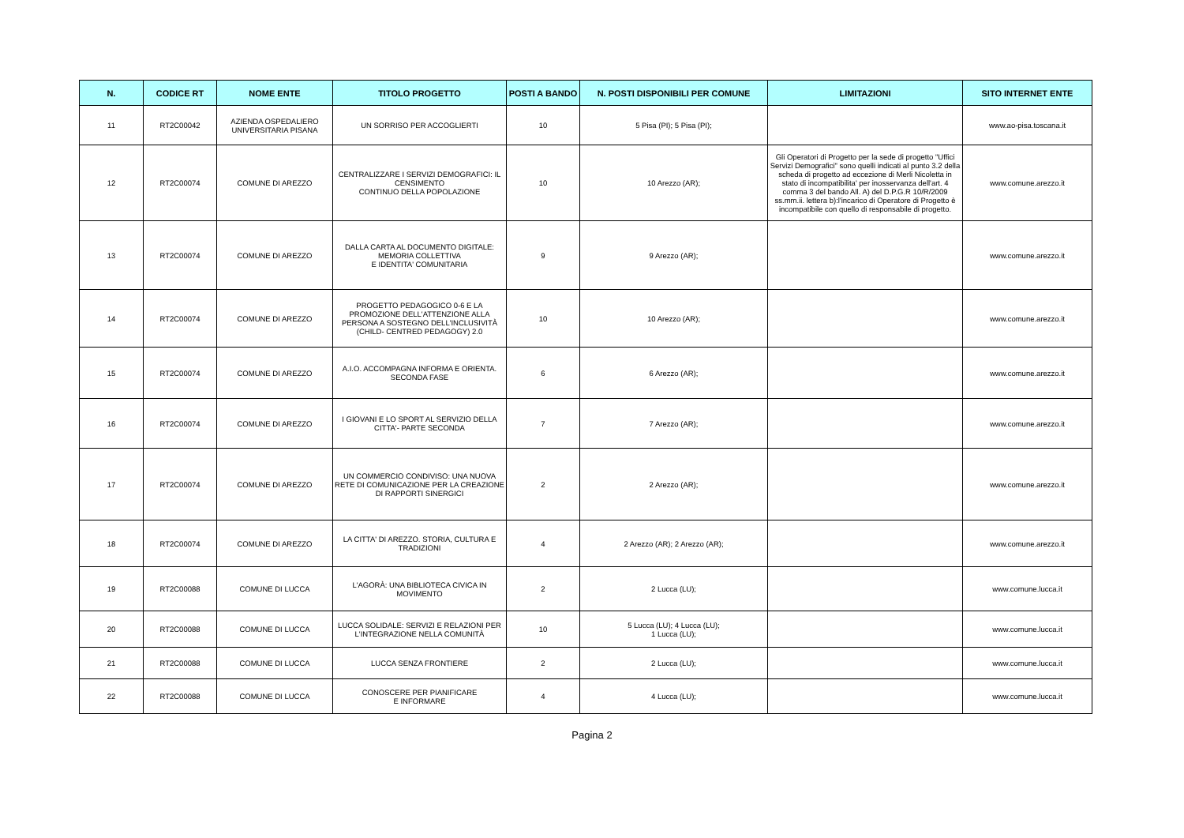| N. | CODICE RT | NOME ENTE | TITOLO PROGETTO | POSTI A BANDO | N. POSTI DISPONIBILI PER COMUNE | LIMITAZIONI | SITO INTERNET ENTE |
| --- | --- | --- | --- | --- | --- | --- | --- |
| 11 | RT2C00042 | AZIENDA OSPEDALIERO UNIVERSITARIA PISANA | UN SORRISO PER ACCOGLIERTI | 10 | 5 Pisa (PI); 5 Pisa (PI); | | www.ao-pisa.toscana.it |
| 12 | RT2C00074 | COMUNE DI AREZZO | CENTRALIZZARE I SERVIZI DEMOGRAFICI: IL CENSIMENTO CONTINUO DELLA POPOLAZIONE | 10 | 10 Arezzo (AR); | Gli Operatori di Progetto per la sede di progetto "Uffici Servizi Demografici" sono quelli indicati al punto 3.2 della scheda di progetto ad eccezione di Merli Nicoletta in stato di incompatibilita' per inosservanza dell'art. 4 comma 3 del bando All. A) del D.P.G.R 10/R/2009 ss.mm.ii. lettera b):l'incarico di Operatore di Progetto è incompatibile con quello di responsabile di progetto. | www.comune.arezzo.it |
| 13 | RT2C00074 | COMUNE DI AREZZO | DALLA CARTA AL DOCUMENTO DIGITALE: MEMORIA COLLETTIVA E IDENTITA' COMUNITARIA | 9 | 9 Arezzo (AR); | | www.comune.arezzo.it |
| 14 | RT2C00074 | COMUNE DI AREZZO | PROGETTO PEDAGOGICO 0-6 E LA PROMOZIONE DELL'ATTENZIONE ALLA PERSONA A SOSTEGNO DELL'INCLUSIVITÀ (CHILD- CENTRED PEDAGOGY) 2.0 | 10 | 10 Arezzo (AR); | | www.comune.arezzo.it |
| 15 | RT2C00074 | COMUNE DI AREZZO | A.I.O. ACCOMPAGNA INFORMA E ORIENTA. SECONDA FASE | 6 | 6 Arezzo (AR); | | www.comune.arezzo.it |
| 16 | RT2C00074 | COMUNE DI AREZZO | I GIOVANI E LO SPORT AL SERVIZIO DELLA CITTA'- PARTE SECONDA | 7 | 7 Arezzo (AR); | | www.comune.arezzo.it |
| 17 | RT2C00074 | COMUNE DI AREZZO | UN COMMERCIO CONDIVISO: UNA NUOVA RETE DI COMUNICAZIONE PER LA CREAZIONE DI RAPPORTI SINERGICI | 2 | 2 Arezzo (AR); | | www.comune.arezzo.it |
| 18 | RT2C00074 | COMUNE DI AREZZO | LA CITTA' DI AREZZO. STORIA, CULTURA E TRADIZIONI | 4 | 2 Arezzo (AR); 2 Arezzo (AR); | | www.comune.arezzo.it |
| 19 | RT2C00088 | COMUNE DI LUCCA | L'AGORÀ: UNA BIBLIOTECA CIVICA IN MOVIMENTO | 2 | 2 Lucca (LU); | | www.comune.lucca.it |
| 20 | RT2C00088 | COMUNE DI LUCCA | LUCCA SOLIDALE: SERVIZI E RELAZIONI PER L'INTEGRAZIONE NELLA COMUNITÀ | 10 | 5 Lucca (LU); 4 Lucca (LU); 1 Lucca (LU); | | www.comune.lucca.it |
| 21 | RT2C00088 | COMUNE DI LUCCA | LUCCA SENZA FRONTIERE | 2 | 2 Lucca (LU); | | www.comune.lucca.it |
| 22 | RT2C00088 | COMUNE DI LUCCA | CONOSCERE PER PIANIFICARE E INFORMARE | 4 | 4 Lucca (LU); | | www.comune.lucca.it |
Pagina 2